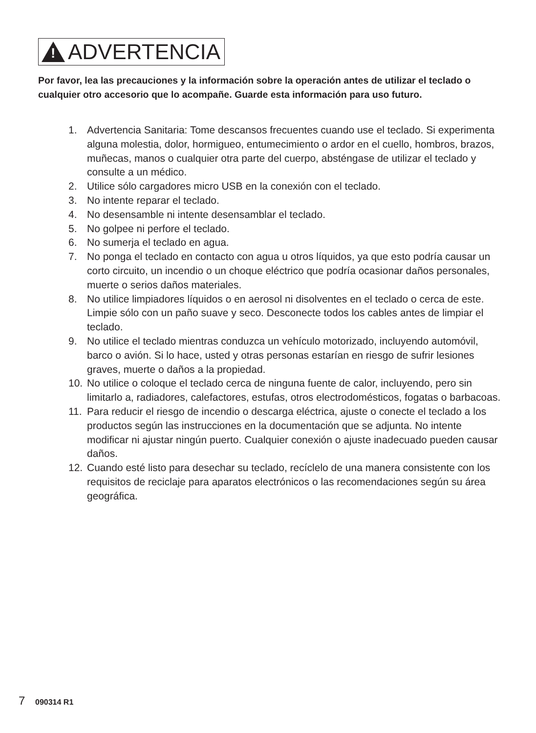!
ADVERTENCIA
Por favor, lea las precauciones y la información sobre la operación antes de utilizar el teclado o cualquier otro accesorio que lo acompañe. Guarde esta información para uso futuro.
1. Advertencia Sanitaria: Tome descansos frecuentes cuando use el teclado. Si experimenta alguna molestia, dolor, hormigueo, entumecimiento o ardor en el cuello, hombros, brazos, muñecas, manos o cualquier otra parte del cuerpo, absténgase de utilizar el teclado y consulte a un médico.
2. Utilice sólo cargadores micro USB en la conexión con el teclado.
3. No intente reparar el teclado.
4. No desensamble ni intente desensamblar el teclado.
5. No golpee ni perfore el teclado.
6. No sumerja el teclado en agua.
7. No ponga el teclado en contacto con agua u otros líquidos, ya que esto podría causar un corto circuito, un incendio o un choque eléctrico que podría ocasionar daños personales, muerte o serios daños materiales.
8. No utilice limpiadores líquidos o en aerosol ni disolventes en el teclado o cerca de este. Limpie sólo con un paño suave y seco. Desconecte todos los cables antes de limpiar el teclado.
9. No utilice el teclado mientras conduzca un vehículo motorizado, incluyendo automóvil, barco o avión. Si lo hace, usted y otras personas estarían en riesgo de sufrir lesiones graves, muerte o daños a la propiedad.
10. No utilice o coloque el teclado cerca de ninguna fuente de calor, incluyendo, pero sin limitarlo a, radiadores, calefactores, estufas, otros electrodomésticos, fogatas o barbacoas.
11. Para reducir el riesgo de incendio o descarga eléctrica, ajuste o conecte el teclado a los productos según las instrucciones en la documentación que se adjunta. No intente modificar ni ajustar ningún puerto. Cualquier conexión o ajuste inadecuado pueden causar daños.
12. Cuando esté listo para desechar su teclado, recíclelo de una manera consistente con los requisitos de reciclaje para aparatos electrónicos o las recomendaciones según su área geográfica.
7 090314 R1